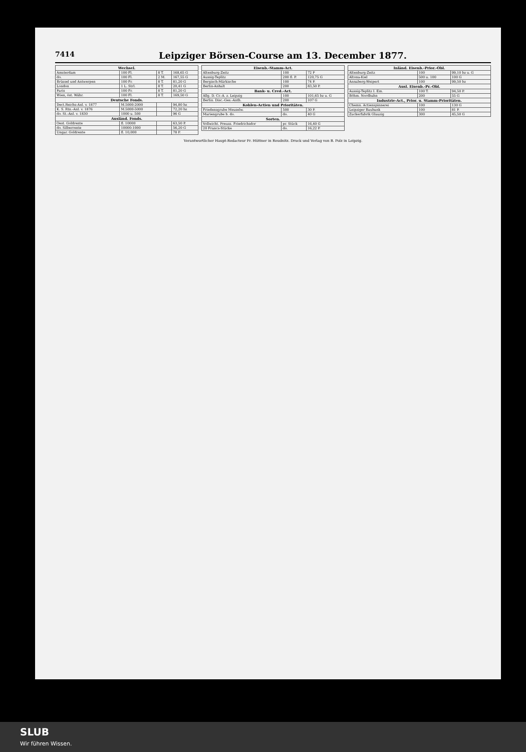7414
Leipziger Börsen-Course am 13. December 1877.
| Wechsel. | | | |
| --- | --- | --- | --- |
| Amsterdam | 100 Fl. | 8 T. | 168,65 G |
| do. | 100 Fl. | 2 M. | 167,55 G |
| Brüssel und Antwerpen | 100 Fr. | 8 T. | 81,20 G |
| London | 1 L. Strl. | 8 T. | 20,41 G |
| Paris | 100 Fr. | 8 T. | 81,20 G |
| Wien, öst. Währ. | 100 Fl. | 8 T. | 169,50 G |
| Deutsche Fonds. | | | |
| Dect.Reichs-Anl. v. 1877 | M.5000-2000 | | 94,80 bz |
| K. S. Rtn.-Anl. v. 1876 | M.5000-5000 | | 72,20 bz |
| do. St.-Anl. v. 1830 | 1000 u. 500 | | 96 G |
| Ausländ. Fonds. | | | |
| Oest. Goldrente | fl. 10000 | | 63,50 P. |
| do. Silberrente | 10000-1000 | | 56,20 G |
| Ungar. Goldrente | fl. 10,000 | | 78 P. |
| Eisenb.-Stamm-Act. | | |
| --- | --- | --- |
| Altenburg-Zeitz | 100 | 72 P |
| Aussig-Teplitz | 200 fl. P. | 120,75 G |
| Bergisch-Märkische | 100 | 74 P. |
| Berlin-Anhalt | 200 | 83,50 P. |
| Bank- u. Cred.-Act. | | |
| Allg. D. Cr.-A. z. Leipzig | 100 | 101,65 bz u. G |
| Berlin. Disc.-Ges.-Anth. | 200 | 107 G |
| Kohlen-Actien und Prioritäten. | | |
| Friedensgrube Meuselw. | 500 | 30 P. |
| Mariengrube b. do. | do. | 40 G |
| Sorten. | | |
| Vollwicht. Preuss. Friedrichsdor | pr. Stück | 16,40 G |
| 20 Francs-Stücke | do. | 16,22 P. |
| Inländ. Eisenb.-Prior.-Obl. | | |
| --- | --- | --- |
| Altenburg-Zeitz | 100 | 99,10 bz u. G |
| Altona-Kiel | 500 u. 100 | 100 G |
| Annaberg-Weipert | 100 | 99,50 bz |
| Ausl. Eisenb.-Pr.-Obl. | | |
| Aussig-Teplitz I. Em. | 100 T. | 94,50 P. |
| Böhm. Nordbahn | 200 | 55 G |
| Industrie-Act., Prior. u. Stamm-Prioritäten. | | |
| Chemn. Actienspinnerei | 100 | 130 G |
| Leipziger Baubank | 100 | 81 P. |
| Zuckerfabrik Glauzig | 300 | 45,50 G |
Verantwortlicher Haupt-Redacteur Fr. Hüttner in Reudnitz. Druck und Verlag von B. Polz in Leipzig.
SLUB
Wir führen Wissen.